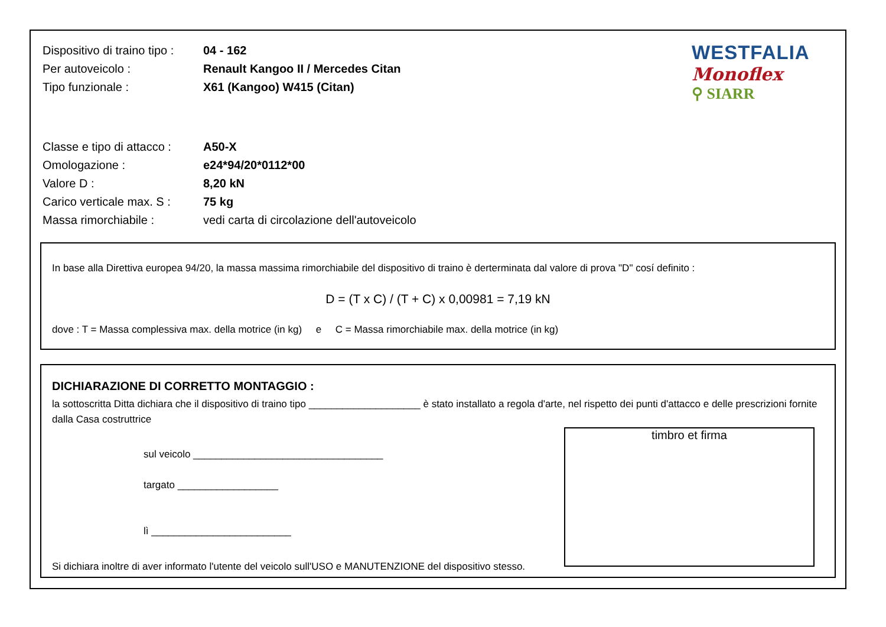Dispositivo di traino tipo :
04 - 162
Per autoveicolo :
Renault Kangoo II / Mercedes Citan
Tipo funzionale :
X61 (Kangoo) W415 (Citan)
Classe e tipo di attacco :
A50-X
Omologazione :
e24*94/20*0112*00
Valore D :
8,20 kN
Carico verticale max. S :
75 kg
Massa rimorchiabile :
vedi carta di circolazione dell'autoveicolo
WESTFALIA
Monoflex
⚲ SIARR
In base alla Direttiva europea 94/20, la massa massima rimorchiabile del dispositivo di traino è derterminata dal valore di prova "D" cosí definito :
D = (T x C) / (T + C) x 0,00981 = 7,19 kN
dove : T = Massa complessiva max. della motrice (in kg) e C = Massa rimorchiabile max. della motrice (in kg)
DICHIARAZIONE DI CORRETTO MONTAGGIO :
la sottoscritta Ditta dichiara che il dispositivo di traino tipo ____________________ è stato installato a regola d'arte, nel rispetto dei punti d'attacco e delle prescrizioni fornite dalla Casa costruttrice
sul veicolo __________________________________
targato __________________
lì _________________________
Si dichiara inoltre di aver informato l'utente del veicolo sull'USO e MANUTENZIONE del dispositivo stesso.
timbro et firma